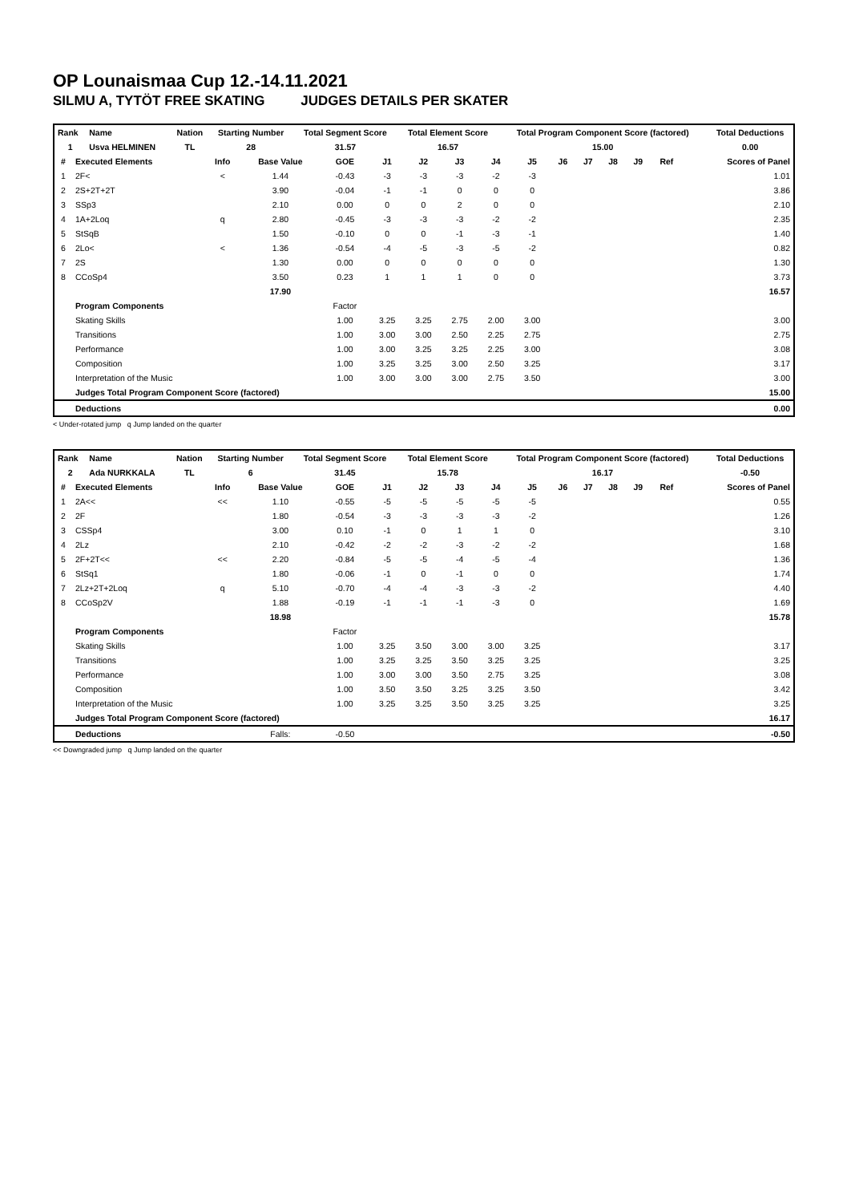OP Lounaismaa Cup 12.-14.11.2021
SILMU A, TYTÖT FREE SKATING JUDGES DETAILS PER SKATER
| Rank | Name | Nation | Starting Number | Total Segment Score | Total Element Score | Total Program Component Score (factored) | Total Deductions |
| --- | --- | --- | --- | --- | --- | --- | --- |
| 1 | Usva HELMINEN | TL | 28 | 31.57 | 16.57 | 15.00 | 0.00 |
| # | Executed Elements | Info | Base Value | GOE | J1 | J2 | J3 | J4 | J5 | J6 | J7 | J8 | J9 | Ref | Scores of Panel |
| --- | --- | --- | --- | --- | --- | --- | --- | --- | --- | --- | --- | --- | --- | --- | --- |
| 1 | 2F< | < | 1.44 | -0.43 | -3 | -3 | -3 | -2 | -3 | | | | | | 1.01 |
| 2 | 2S+2T+2T | | 3.90 | -0.04 | -1 | -1 | 0 | 0 | 0 | | | | | | 3.86 |
| 3 | SSp3 | | 2.10 | 0.00 | 0 | 0 | 2 | 0 | 0 | | | | | | 2.10 |
| 4 | 1A+2Loq | q | 2.80 | -0.45 | -3 | -3 | -3 | -2 | -2 | | | | | | 2.35 |
| 5 | StSqB | | 1.50 | -0.10 | 0 | 0 | -1 | -3 | -1 | | | | | | 1.40 |
| 6 | 2Lo< | < | 1.36 | -0.54 | -4 | -5 | -3 | -5 | -2 | | | | | | 0.82 |
| 7 | 2S | | 1.30 | 0.00 | 0 | 0 | 0 | 0 | 0 | | | | | | 1.30 |
| 8 | CCoSp4 | | 3.50 | 0.23 | 1 | 1 | 1 | 0 | 0 | | | | | | 3.73 |
| | | | 17.90 | | | | | | | | | | | | 16.57 |
| | Program Components | | | Factor | | | | | | | | | | | |
| | Skating Skills | | | 1.00 | 3.25 | 3.25 | 2.75 | 2.00 | 3.00 | | | | | | 3.00 |
| | Transitions | | | 1.00 | 3.00 | 3.00 | 2.50 | 2.25 | 2.75 | | | | | | 2.75 |
| | Performance | | | 1.00 | 3.00 | 3.25 | 3.25 | 2.25 | 3.00 | | | | | | 3.08 |
| | Composition | | | 1.00 | 3.25 | 3.25 | 3.00 | 2.50 | 3.25 | | | | | | 3.17 |
| | Interpretation of the Music | | | 1.00 | 3.00 | 3.00 | 3.00 | 2.75 | 3.50 | | | | | | 3.00 |
| | Judges Total Program Component Score (factored) | | | | | | | | | | | | | | 15.00 |
| | Deductions | | | | | | | | | | | | | | 0.00 |
< Under-rotated jump q Jump landed on the quarter
| Rank | Name | Nation | Starting Number | Total Segment Score | Total Element Score | Total Program Component Score (factored) | Total Deductions |
| --- | --- | --- | --- | --- | --- | --- | --- |
| 2 | Ada NURKKALA | TL | 6 | 31.45 | 15.78 | 16.17 | -0.50 |
| # | Executed Elements | Info | Base Value | GOE | J1 | J2 | J3 | J4 | J5 | J6 | J7 | J8 | J9 | Ref | Scores of Panel |
| --- | --- | --- | --- | --- | --- | --- | --- | --- | --- | --- | --- | --- | --- | --- | --- |
| 1 | 2A<< | << | 1.10 | -0.55 | -5 | -5 | -5 | -5 | -5 | | | | | | 0.55 |
| 2 | 2F | | 1.80 | -0.54 | -3 | -3 | -3 | -3 | -2 | | | | | | 1.26 |
| 3 | CSSp4 | | 3.00 | 0.10 | -1 | 0 | 1 | 1 | 0 | | | | | | 3.10 |
| 4 | 2Lz | | 2.10 | -0.42 | -2 | -2 | -3 | -2 | -2 | | | | | | 1.68 |
| 5 | 2F+2T<< | << | 2.20 | -0.84 | -5 | -5 | -4 | -5 | -4 | | | | | | 1.36 |
| 6 | StSq1 | | 1.80 | -0.06 | -1 | 0 | -1 | 0 | 0 | | | | | | 1.74 |
| 7 | 2Lz+2T+2Loq | q | 5.10 | -0.70 | -4 | -4 | -3 | -3 | -2 | | | | | | 4.40 |
| 8 | CCoSp2V | | 1.88 | -0.19 | -1 | -1 | -1 | -3 | 0 | | | | | | 1.69 |
| | | | 18.98 | | | | | | | | | | | | 15.78 |
| | Program Components | | | Factor | | | | | | | | | | | |
| | Skating Skills | | | 1.00 | 3.25 | 3.50 | 3.00 | 3.00 | 3.25 | | | | | | 3.17 |
| | Transitions | | | 1.00 | 3.25 | 3.25 | 3.50 | 3.25 | 3.25 | | | | | | 3.25 |
| | Performance | | | 1.00 | 3.00 | 3.00 | 3.50 | 2.75 | 3.25 | | | | | | 3.08 |
| | Composition | | | 1.00 | 3.50 | 3.50 | 3.25 | 3.25 | 3.50 | | | | | | 3.42 |
| | Interpretation of the Music | | | 1.00 | 3.25 | 3.25 | 3.50 | 3.25 | 3.25 | | | | | | 3.25 |
| | Judges Total Program Component Score (factored) | | | | | | | | | | | | | | 16.17 |
| | Deductions | | Falls: | -0.50 | | | | | | | | | | | -0.50 |
<< Downgraded jump q Jump landed on the quarter